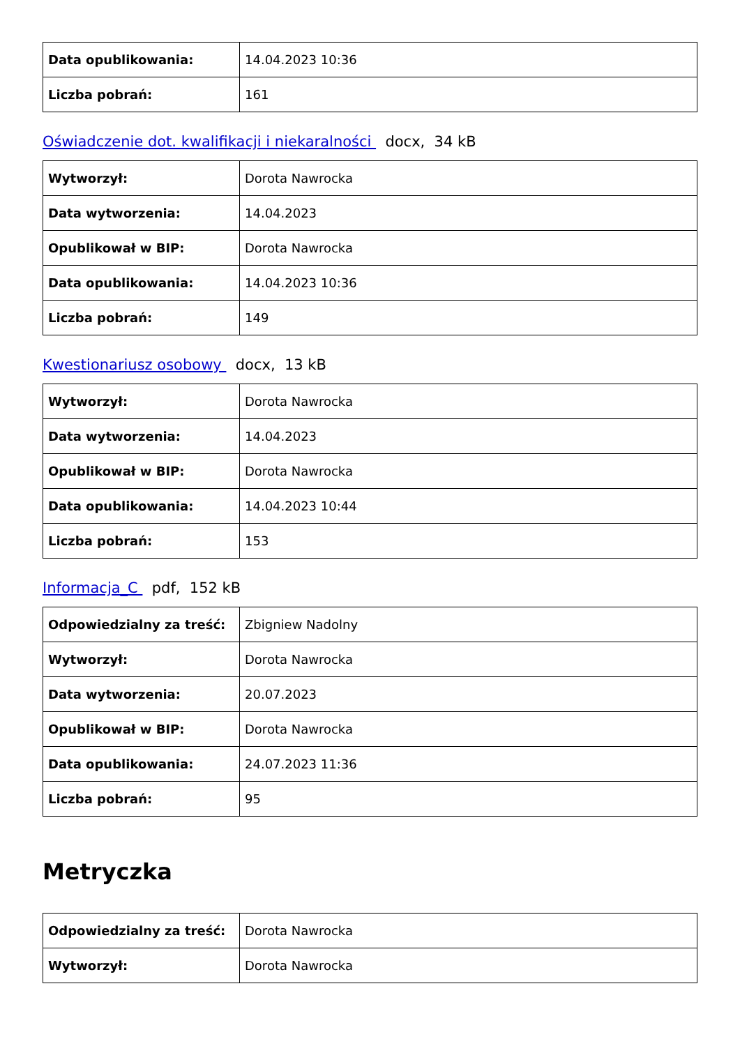| Data opublikowania: | 14.04.2023 10:36 |
| Liczba pobrań: | 161 |
Oświadczenie dot. kwalifikacji i niekaralności docx, 34 kB
| Wytworzył: | Dorota Nawrocka |
| Data wytworzenia: | 14.04.2023 |
| Opublikował w BIP: | Dorota Nawrocka |
| Data opublikowania: | 14.04.2023 10:36 |
| Liczba pobrań: | 149 |
Kwestionariusz osobowy docx, 13 kB
| Wytworzył: | Dorota Nawrocka |
| Data wytworzenia: | 14.04.2023 |
| Opublikował w BIP: | Dorota Nawrocka |
| Data opublikowania: | 14.04.2023 10:44 |
| Liczba pobrań: | 153 |
Informacja_C pdf, 152 kB
| Odpowiedzialny za treść: | Zbigniew Nadolny |
| Wytworzył: | Dorota Nawrocka |
| Data wytworzenia: | 20.07.2023 |
| Opublikował w BIP: | Dorota Nawrocka |
| Data opublikowania: | 24.07.2023 11:36 |
| Liczba pobrań: | 95 |
Metryczka
| Odpowiedzialny za treść: | Dorota Nawrocka |
| Wytworzył: | Dorota Nawrocka |